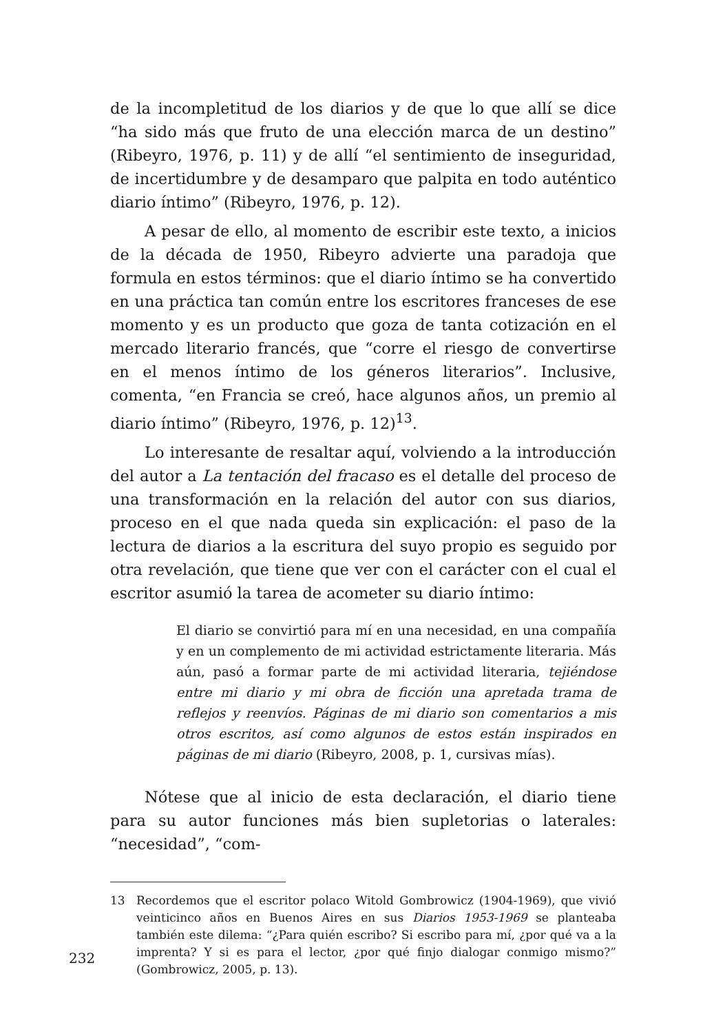de la incompletitud de los diarios y de que lo que allí se dice “ha sido más que fruto de una elección marca de un destino” (Ribeyro, 1976, p. 11) y de allí “el sentimiento de inseguridad, de incertidumbre y de desamparo que palpita en todo auténtico diario íntimo” (Ribeyro, 1976, p. 12).
A pesar de ello, al momento de escribir este texto, a inicios de la década de 1950, Ribeyro advierte una paradoja que formula en estos términos: que el diario íntimo se ha convertido en una práctica tan común entre los escritores franceses de ese momento y es un producto que goza de tanta cotización en el mercado literario francés, que “corre el riesgo de convertirse en el menos íntimo de los géneros literarios”. Inclusive, comenta, “en Francia se creó, hace algunos años, un premio al diario íntimo” (Ribeyro, 1976, p. 12)<sup>13</sup>.
Lo interesante de resaltar aquí, volviendo a la introducción del autor a La tentación del fracaso es el detalle del proceso de una transformación en la relación del autor con sus diarios, proceso en el que nada queda sin explicación: el paso de la lectura de diarios a la escritura del suyo propio es seguido por otra revelación, que tiene que ver con el carácter con el cual el escritor asumió la tarea de acometer su diario íntimo:
El diario se convirtió para mí en una necesidad, en una compañía y en un complemento de mi actividad estrictamente literaria. Más aún, pasó a formar parte de mi actividad literaria, tejiéndose entre mi diario y mi obra de ficción una apretada trama de reflejos y reenvíos. Páginas de mi diario son comentarios a mis otros escritos, así como algunos de estos están inspirados en páginas de mi diario (Ribeyro, 2008, p. 1, cursivas mías).
Nótese que al inicio de esta declaración, el diario tiene para su autor funciones más bien supletorias o laterales: “necesidad”, “com-
13 Recordemos que el escritor polaco Witold Gombrowicz (1904-1969), que vivió veinticinco años en Buenos Aires en sus Diarios 1953-1969 se planteaba también este dilema: “¿Para quién escribo? Si escribo para mí, ¿por qué va a la imprenta? Y si es para el lector, ¿por qué finjo dialogar conmigo mismo?” (Gombrowicz, 2005, p. 13).
232